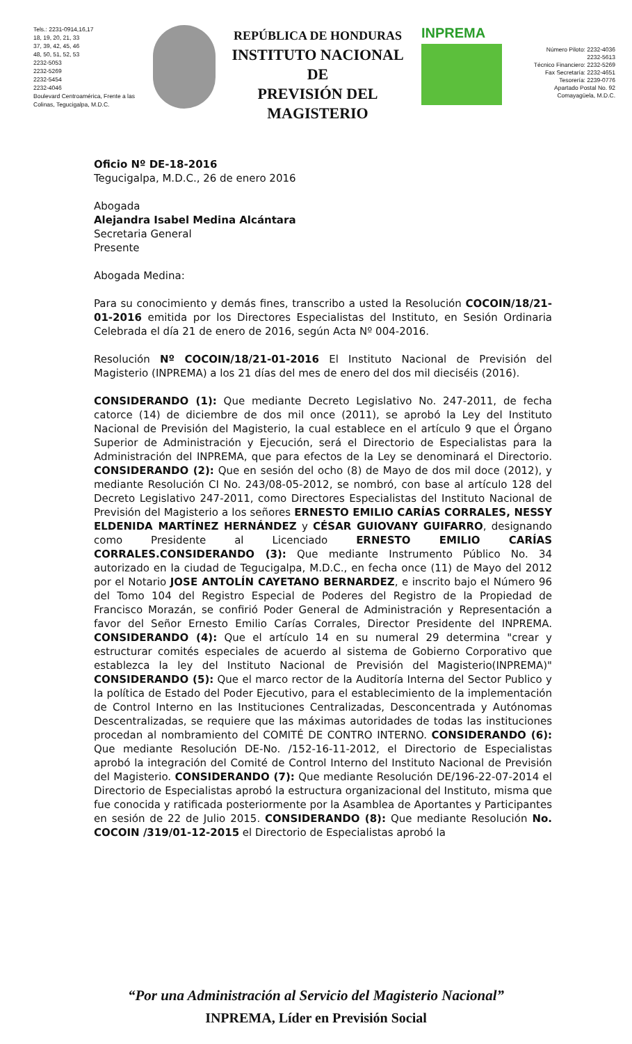Tels.: 2231-0914,16,17
18, 19, 20, 21, 33
37, 39, 42, 45, 46
48, 50, 51, 52, 53
2232-5053
2232-5269
2232-5454
2232-4046
Boulevard Centroamérica, Frente a las Colinas, Tegucigalpa, M.D.C.
REPÚBLICA DE HONDURAS
INSTITUTO NACIONAL
DE
PREVISIÓN DEL MAGISTERIO
INPREMA
Número Piloto: 2232-4036
2232-5613
Técnico Financiero: 2232-5269
Fax Secretaría: 2232-4651
Tesorería: 2239-0776
Apartado Postal No. 92
Comayagüela, M.D.C.
Oficio Nº DE-18-2016
Tegucigalpa, M.D.C., 26 de enero 2016
Abogada
Alejandra Isabel Medina Alcántara
Secretaria General
Presente
Abogada Medina:
Para su conocimiento y demás fines, transcribo a usted la Resolución COCOIN/18/21-01-2016 emitida por los Directores Especialistas del Instituto, en Sesión Ordinaria Celebrada el día 21 de enero de 2016, según Acta Nº 004-2016.
Resolución Nº COCOIN/18/21-01-2016 El Instituto Nacional de Previsión del Magisterio (INPREMA) a los 21 días del mes de enero del dos mil dieciséis (2016).
CONSIDERANDO (1): Que mediante Decreto Legislativo No. 247-2011, de fecha catorce (14) de diciembre de dos mil once (2011), se aprobó la Ley del Instituto Nacional de Previsión del Magisterio, la cual establece en el artículo 9 que el Órgano Superior de Administración y Ejecución, será el Directorio de Especialistas para la Administración del INPREMA, que para efectos de la Ley se denominará el Directorio. CONSIDERANDO (2): Que en sesión del ocho (8) de Mayo de dos mil doce (2012), y mediante Resolución CI No. 243/08-05-2012, se nombró, con base al artículo 128 del Decreto Legislativo 247-2011, como Directores Especialistas del Instituto Nacional de Previsión del Magisterio a los señores ERNESTO EMILIO CARÍAS CORRALES, NESSY ELDENIDA MARTÍNEZ HERNÁNDEZ y CÉSAR GUIOVANY GUIFARRO, designando como Presidente al Licenciado ERNESTO EMILIO CARÍAS CORRALES.CONSIDERANDO (3): Que mediante Instrumento Público No. 34 autorizado en la ciudad de Tegucigalpa, M.D.C., en fecha once (11) de Mayo del 2012 por el Notario JOSE ANTOLÍN CAYETANO BERNARDEZ, e inscrito bajo el Número 96 del Tomo 104 del Registro Especial de Poderes del Registro de la Propiedad de Francisco Morazán, se confirió Poder General de Administración y Representación a favor del Señor Ernesto Emilio Carías Corrales, Director Presidente del INPREMA. CONSIDERANDO (4): Que el artículo 14 en su numeral 29 determina "crear y estructurar comités especiales de acuerdo al sistema de Gobierno Corporativo que establezca la ley del Instituto Nacional de Previsión del Magisterio(INPREMA)" CONSIDERANDO (5): Que el marco rector de la Auditoría Interna del Sector Publico y la política de Estado del Poder Ejecutivo, para el establecimiento de la implementación de Control Interno en las Instituciones Centralizadas, Desconcentrada y Autónomas Descentralizadas, se requiere que las máximas autoridades de todas las instituciones procedan al nombramiento del COMITÉ DE CONTRO INTERNO. CONSIDERANDO (6): Que mediante Resolución DE-No. /152-16-11-2012, el Directorio de Especialistas aprobó la integración del Comité de Control Interno del Instituto Nacional de Previsión del Magisterio. CONSIDERANDO (7): Que mediante Resolución DE/196-22-07-2014 el Directorio de Especialistas aprobó la estructura organizacional del Instituto, misma que fue conocida y ratificada posteriormente por la Asamblea de Aportantes y Participantes en sesión de 22 de Julio 2015. CONSIDERANDO (8): Que mediante Resolución No. COCOIN /319/01-12-2015 el Directorio de Especialistas aprobó la
“Por una Administración al Servicio del Magisterio Nacional”
INPREMA, Líder en Previsión Social